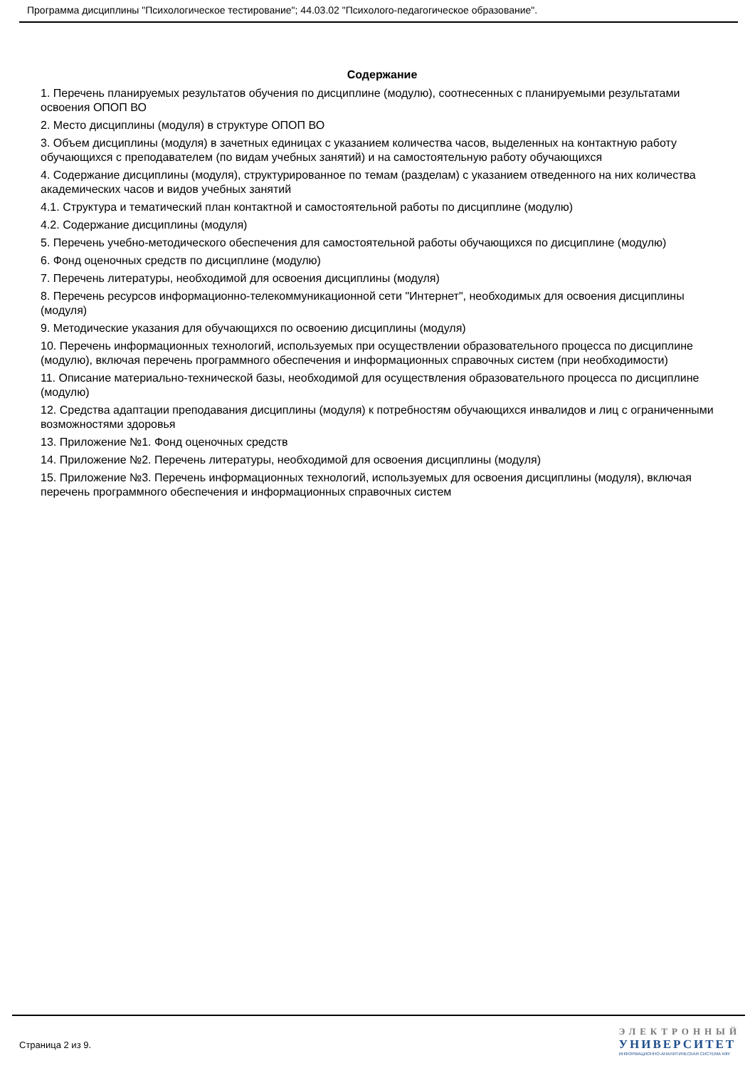Программа дисциплины "Психологическое тестирование"; 44.03.02 "Психолого-педагогическое образование".
Содержание
1. Перечень планируемых результатов обучения по дисциплине (модулю), соотнесенных с планируемыми результатами освоения ОПОП ВО
2. Место дисциплины (модуля) в структуре ОПОП ВО
3. Объем дисциплины (модуля) в зачетных единицах с указанием количества часов, выделенных на контактную работу обучающихся с преподавателем (по видам учебных занятий) и на самостоятельную работу обучающихся
4. Содержание дисциплины (модуля), структурированное по темам (разделам) с указанием отведенного на них количества академических часов и видов учебных занятий
4.1. Структура и тематический план контактной и самостоятельной работы по дисциплине (модулю)
4.2. Содержание дисциплины (модуля)
5. Перечень учебно-методического обеспечения для самостоятельной работы обучающихся по дисциплине (модулю)
6. Фонд оценочных средств по дисциплине (модулю)
7. Перечень литературы, необходимой для освоения дисциплины (модуля)
8. Перечень ресурсов информационно-телекоммуникационной сети "Интернет", необходимых для освоения дисциплины (модуля)
9. Методические указания для обучающихся по освоению дисциплины (модуля)
10. Перечень информационных технологий, используемых при осуществлении образовательного процесса по дисциплине (модулю), включая перечень программного обеспечения и информационных справочных систем (при необходимости)
11. Описание материально-технической базы, необходимой для осуществления образовательного процесса по дисциплине (модулю)
12. Средства адаптации преподавания дисциплины (модуля) к потребностям обучающихся инвалидов и лиц с ограниченными возможностями здоровья
13. Приложение №1. Фонд оценочных средств
14. Приложение №2. Перечень литературы, необходимой для освоения дисциплины (модуля)
15. Приложение №3. Перечень информационных технологий, используемых для освоения дисциплины (модуля), включая перечень программного обеспечения и информационных справочных систем
Страница 2 из 9.
ЭЛЕКТРОННЫЙ
УНИВЕРСИТЕТ
ИНФОРМАЦИОННО-АНАЛИТИЧЕСКАЯ СИСТЕМА КФУ